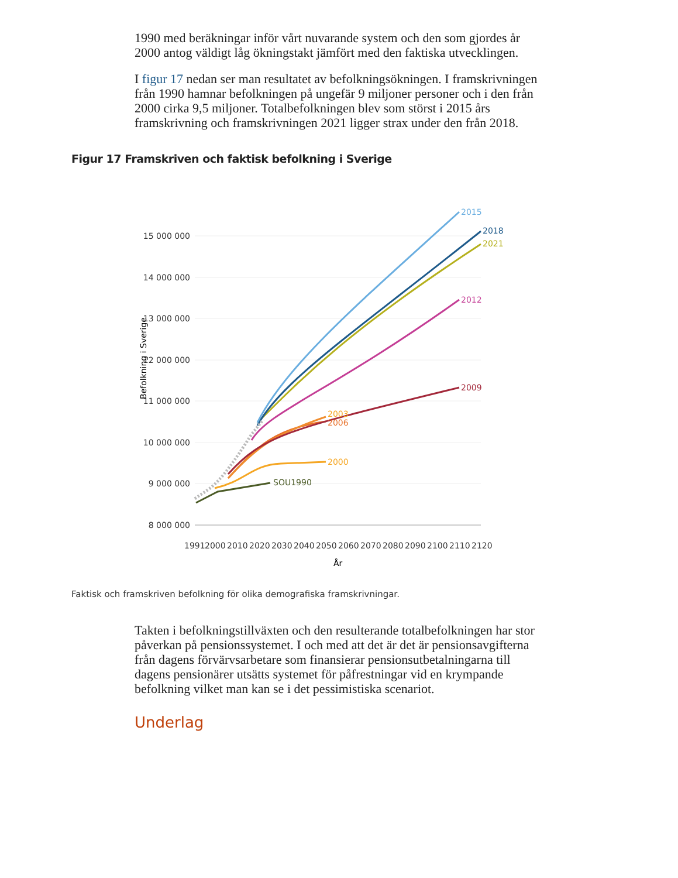1990 med beräkningar inför vårt nuvarande system och den som gjordes år 2000 antog väldigt låg ökningstakt jämfört med den faktiska utvecklingen.
I figur 17 nedan ser man resultatet av befolkningsökningen. I framskrivningen från 1990 hamnar befolkningen på ungefär 9 miljoner personer och i den från 2000 cirka 9,5 miljoner. Totalbefolkningen blev som störst i 2015 års framskrivning och framskrivningen 2021 ligger strax under den från 2018.
Figur 17 Framskriven och faktisk befolkning i Sverige
15 000 000
14 000 000
13 000 000
12 000 000
11 000 000
10 000 000
9 000 000
8 000 000
Befolkning i Sverige
1991
2000
2010
2020
2030
2040
2050
2060
2070
2080
2090
2100
2110
2120
År
SOU1990
2000
2003
2006
2009
2012
2015
2018
2021
Faktisk och framskriven befolkning för olika demografiska framskrivningar.
Takten i befolkningstillväxten och den resulterande totalbefolkningen har stor påverkan på pensionssystemet. I och med att det är det är pensionsavgifterna från dagens förvärvsarbetare som finansierar pensionsutbetalningarna till dagens pensionärer utsätts systemet för påfrestningar vid en krympande befolkning vilket man kan se i det pessimistiska scenariot.
Underlag